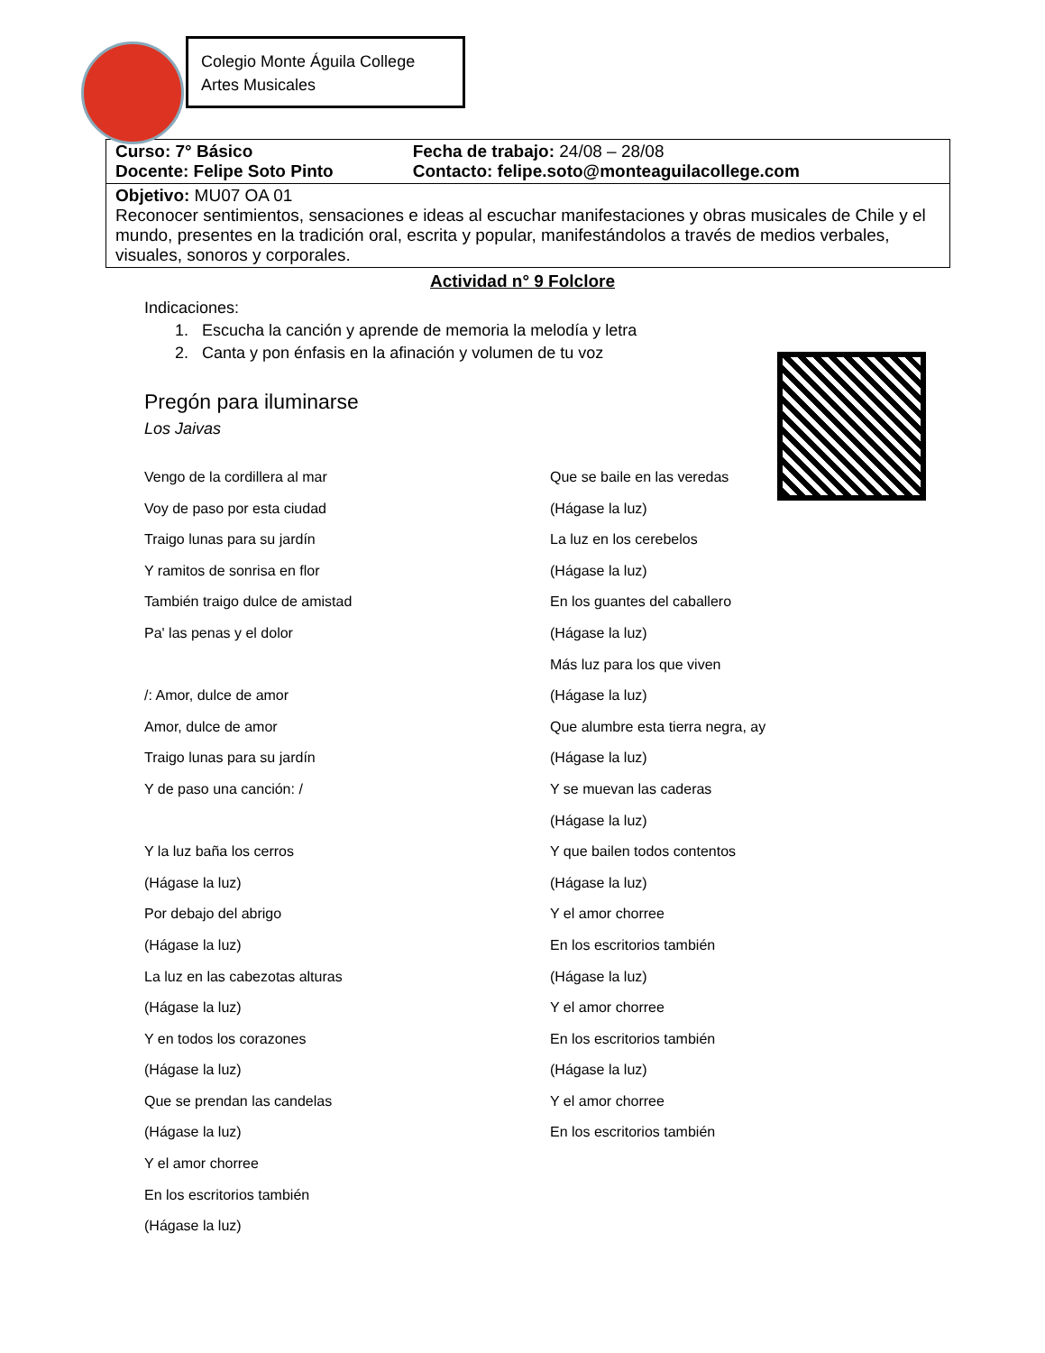Colegio Monte Águila College
Artes Musicales
| / Curso: 7° Básico / Fecha de trabajo: 24/08 – 28/08 / / Docente: Felipe Soto Pinto / Contacto: felipe.soto@monteaguilacollege.com / |
| Objetivo: MU07 OA 01 Reconocer sentimientos, sensaciones e ideas al escuchar manifestaciones y obras musicales de Chile y el mundo, presentes en la tradición oral, escrita y popular, manifestándolos a través de medios verbales, visuales, sonoros y corporales. |
Actividad n° 9 Folclore
Indicaciones:
1. Escucha la canción y aprende de memoria la melodía y letra
2. Canta y pon énfasis en la afinación y volumen de tu voz
Pregón para iluminarse
Los Jaivas
Vengo de la cordillera al mar
Voy de paso por esta ciudad
Traigo lunas para su jardín
Y ramitos de sonrisa en flor
También traigo dulce de amistad
Pa' las penas y el dolor
/: Amor, dulce de amor
Amor, dulce de amor
Traigo lunas para su jardín
Y de paso una canción: /
Y la luz baña los cerros
(Hágase la luz)
Por debajo del abrigo
(Hágase la luz)
La luz en las cabezotas alturas
(Hágase la luz)
Y en todos los corazones
(Hágase la luz)
Que se prendan las candelas
(Hágase la luz)
Y el amor chorree
En los escritorios también
(Hágase la luz)
Que se baile en las veredas
(Hágase la luz)
La luz en los cerebelos
(Hágase la luz)
En los guantes del caballero
(Hágase la luz)
Más luz para los que viven
(Hágase la luz)
Que alumbre esta tierra negra, ay
(Hágase la luz)
Y se muevan las caderas
(Hágase la luz)
Y que bailen todos contentos
(Hágase la luz)
Y el amor chorree
En los escritorios también
(Hágase la luz)
Y el amor chorree
En los escritorios también
(Hágase la luz)
Y el amor chorree
En los escritorios también